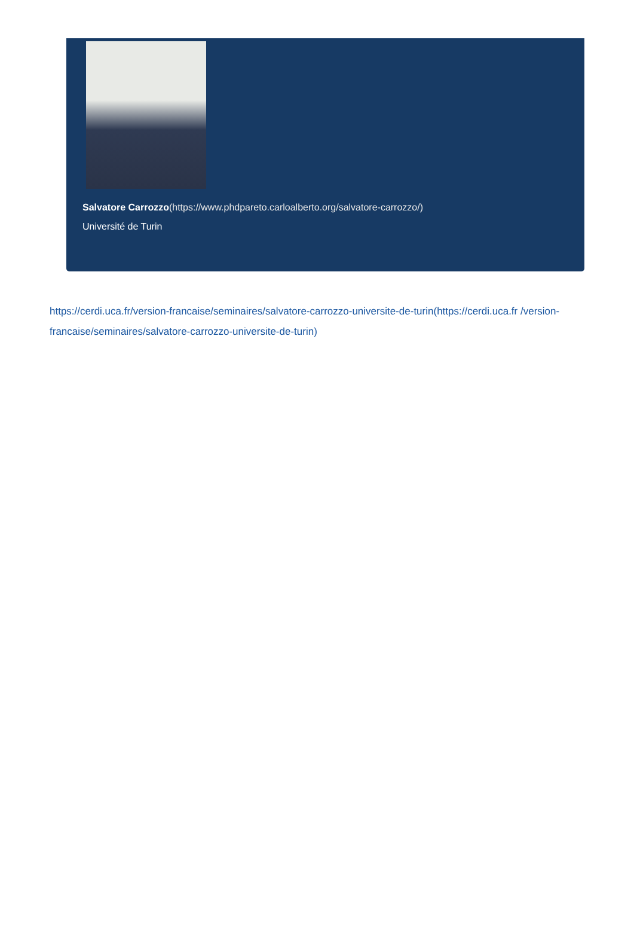Salvatore Carrozzo(https://www.phdpareto.carloalberto.org/salvatore-carrozzo/)
Université de Turin
https://cerdi.uca.fr/version-francaise/seminaires/salvatore-carrozzo-universite-de-turin(https://cerdi.uca.fr /version-francaise/seminaires/salvatore-carrozzo-universite-de-turin)